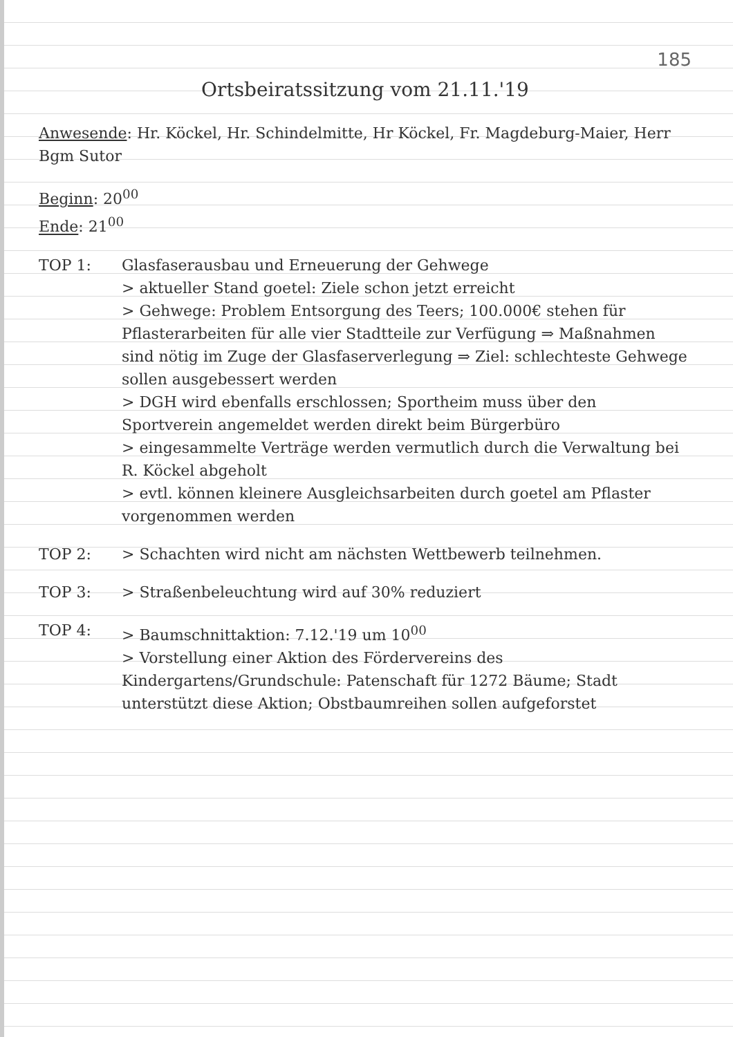185
Ortsbeiratssitzung vom 21.11.'19
Anwesende: Hr. Köckel, Hr. Schindelmitte, Hr Köckel, Fr. Magdeburg-Maier, Herr Bgm Sutor
Beginn: 20<sup>00</sup>
Ende: 21<sup>00</sup>
TOP 1: Glasfaserausbau und Erneuerung der Gehwege
> aktueller Stand goetel: Ziele schon jetzt erreicht
> Gehwege: Problem Entsorgung des Teers; 100.000€ stehen für Pflasterarbeiten für alle vier Stadtteile zur Verfügung ⇒ Maßnahmen sind nötig im Zuge der Glasfaserverlegung ⇒ Ziel: schlechteste Gehwege sollen ausgebessert werden
> DGH wird ebenfalls erschlossen; Sportheim muss über den Sportverein angemeldet werden direkt beim Bürgerbüro
> eingesammelte Verträge werden vermutlich durch die Verwaltung bei R. Köckel abgeholt
> evtl. können kleinere Ausgleichsarbeiten durch goetel am Pflaster vorgenommen werden
TOP 2: > Schachten wird nicht am nächsten Wettbewerb teilnehmen.
TOP 3: > Straßenbeleuchtung wird auf 30% reduziert
TOP 4: > Baumschnittaktion: 7.12.'19 um 10<sup>00</sup>
> Vorstellung einer Aktion des Fördervereins des Kindergartens/Grundschule: Patenschaft für 1272 Bäume; Stadt unterstützt diese Aktion; Obstbaumreihen sollen aufgeforstet